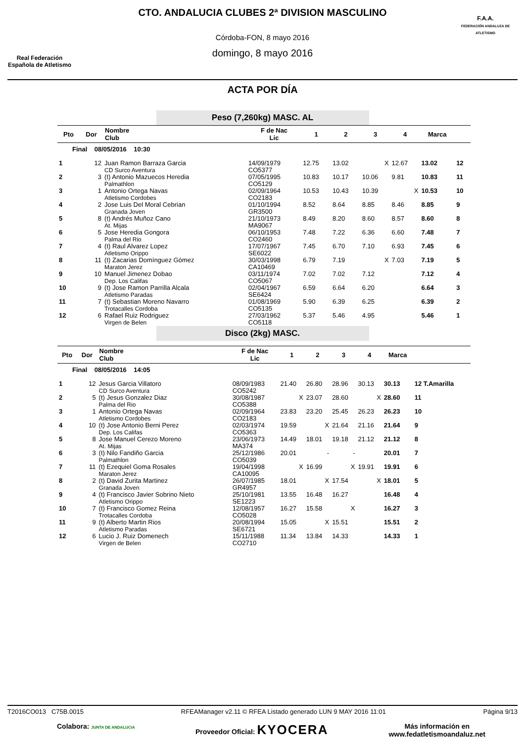Real Federación
Española de Atletismo
CTO. ANDALUCIA CLUBES 2ª DIVISION MASCULINO
Córdoba-FON, 8 mayo 2016
domingo, 8 mayo 2016
F.A.A.
FEDERACIÓN ANDALUZA DE ATLETISMO
ACTA POR DÍA
Peso (7,260kg) MASC. AL
| Pto | Dor | Nombre Club | F de Nac Lic | 1 | 2 | 3 | 4 | Marca | |
| --- | --- | --- | --- | --- | --- | --- | --- | --- | --- |
| Final 08/05/2016 10:30 | | | | | | | | | |
| 1 | 12 | Juan Ramon Barraza Garcia CD Surco Aventura | 14/09/1979 CO5377 | 12.75 | 13.02 | X | 12.67 | 13.02 | 12 |
| 2 | 3 | (t) Antonio Mazuecos Heredia Palmathlon | 07/05/1995 CO5129 | 10.83 | 10.17 | 10.06 | 9.81 | 10.83 | 11 |
| 3 | 1 | Antonio Ortega Navas Atletismo Cordobes | 02/09/1964 CO2183 | 10.53 | 10.43 | 10.39 | X | 10.53 | 10 |
| 4 | 2 | Jose Luis Del Moral Cebrian Granada Joven | 01/10/1994 GR3500 | 8.52 | 8.64 | 8.85 | 8.46 | 8.85 | 9 |
| 5 | 8 | (t) Andrés Muñoz Cano At. Mijas | 21/10/1973 MA9067 | 8.49 | 8.20 | 8.60 | 8.57 | 8.60 | 8 |
| 6 | 5 | Jose Heredia Gongora Palma del Rio | 06/10/1953 CO2460 | 7.48 | 7.22 | 6.36 | 6.60 | 7.48 | 7 |
| 7 | 4 | (t) Raul Alvarez Lopez Atletismo Orippo | 17/07/1967 SE6022 | 7.45 | 6.70 | 7.10 | 6.93 | 7.45 | 6 |
| 8 | 11 | (t) Zacarias Domínguez Gómez Maraton Jerez | 30/03/1998 CA10469 | 6.79 | 7.19 | X | 7.03 | 7.19 | 5 |
| 9 | 10 | Manuel Jimenez Dobao Dep. Los Califas | 03/11/1974 CO5067 | 7.02 | 7.02 | 7.12 | | 7.12 | 4 |
| 10 | 9 | (t) Jose Ramon Parrilla Alcala Atletismo Paradas | 02/04/1967 SE6424 | 6.59 | 6.64 | 6.20 | | 6.64 | 3 |
| 11 | 7 | (t) Sebastian Moreno Navarro Trotacalles Cordoba | 01/08/1969 CO5135 | 5.90 | 6.39 | 6.25 | | 6.39 | 2 |
| 12 | 6 | Rafael Ruiz Rodriguez Virgen de Belen | 27/03/1962 CO5118 | 5.37 | 5.46 | 4.95 | | 5.46 | 1 |
Disco (2kg) MASC.
| Pto | Dor | Nombre Club | F de Nac Lic | 1 | 2 | 3 | 4 | Marca | |
| --- | --- | --- | --- | --- | --- | --- | --- | --- | --- |
| Final 08/05/2016 14:05 | | | | | | | | | |
| 1 | 12 | Jesus Garcia Villatoro CD Surco Aventura | 08/09/1983 CO5242 | 21.40 | 26.80 | 28.96 | 30.13 | 30.13 | 12 T.Amarilla |
| 2 | 5 | (t) Jesus Gonzalez Diaz Palma del Rio | 30/08/1987 CO5388 | X | 23.07 | 28.60 | X | 28.60 | 11 |
| 3 | 1 | Antonio Ortega Navas Atletismo Cordobes | 02/09/1964 CO2183 | 23.83 | 23.20 | 25.45 | 26.23 | 26.23 | 10 |
| 4 | 10 | (t) Jose Antonio Berni Perez Dep. Los Califas | 02/03/1974 CO5363 | 19.59 | X | 21.64 | 21.16 | 21.64 | 9 |
| 5 | 8 | Jose Manuel Cerezo Moreno At. Mijas | 23/06/1973 MA374 | 14.49 | 18.01 | 19.18 | 21.12 | 21.12 | 8 |
| 6 | 3 | (t) Nilo Fandiño Garcia Palmathlon | 25/12/1986 CO5039 | 20.01 | - | - | | 20.01 | 7 |
| 7 | 11 | (t) Ezequiel Goma Rosales Maraton Jerez | 19/04/1998 CA10095 | X | 16.99 | X | 19.91 | 19.91 | 6 |
| 8 | 2 | (t) David Zurita Martinez Granada Joven | 26/07/1985 GR4957 | 18.01 | X | 17.54 | X | 18.01 | 5 |
| 9 | 4 | (t) Francisco Javier Sobrino Nieto Atletismo Orippo | 25/10/1981 SE1223 | 13.55 | 16.48 | 16.27 | | 16.48 | 4 |
| 10 | 7 | (t) Francisco Gomez Reina Trotacalles Cordoba | 12/08/1957 CO5028 | 16.27 | 15.58 | X | | 16.27 | 3 |
| 11 | 9 | (t) Alberto Martin Rios Atletismo Paradas | 20/08/1994 SE6721 | 15.05 | X | 15.51 | | 15.51 | 2 |
| 12 | 6 | Lucio J. Ruiz Domenech Virgen de Belen | 15/11/1988 CO2710 | 11.34 | 13.84 | 14.33 | | 14.33 | 1 |
T2016CO013 C75B.0015 RFEAManager v2.11 © RFEA Listado generado LUN 9 MAY 2016 11:01 Página 9/13
Colabora: JUNTA DE ANDALUCIA Proveedor Oficial: KYOCERA Más información en
www.fedatletismoandaluz.net